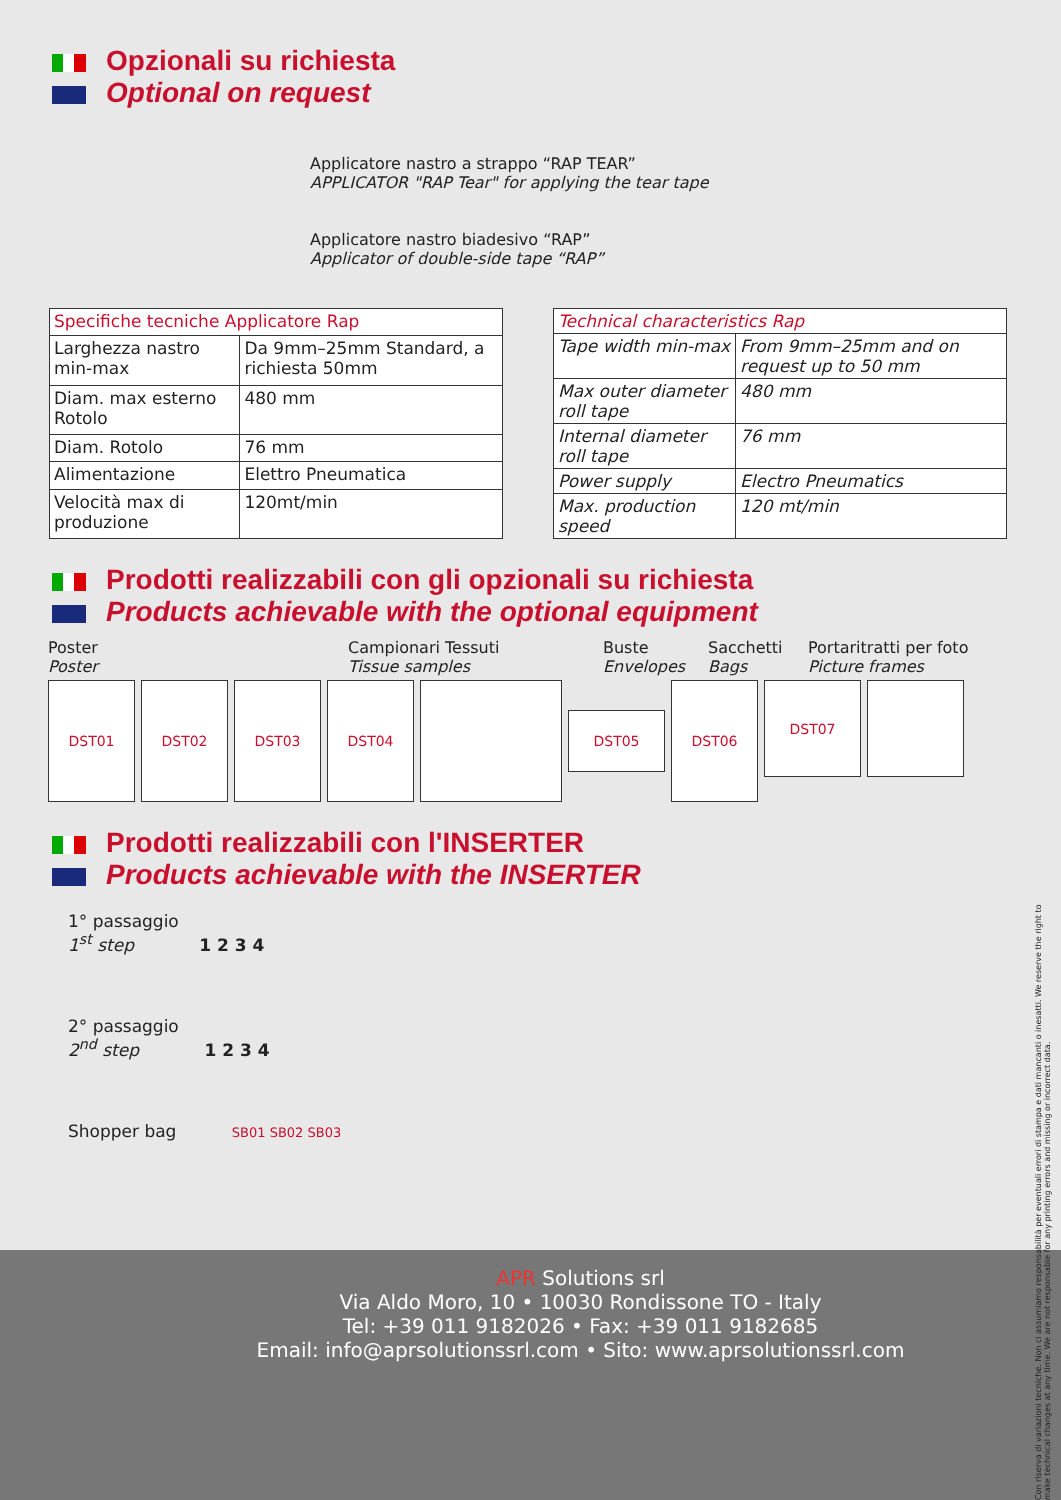Opzionali su richiesta
Optional on request
Applicatore nastro a strappo “RAP TEAR”
APPLICATOR "RAP Tear" for applying the tear tape
Applicatore nastro biadesivo “RAP”
Applicator of double-side tape “RAP”
| Specifiche tecniche Applicatore Rap | |
| Larghezza nastro min-max | Da 9mm–25mm Standard, a richiesta 50mm |
| Diam. max esterno Rotolo | 480 mm |
| Diam. Rotolo | 76 mm |
| Alimentazione | Elettro Pneumatica |
| Velocità max di produzione | 120mt/min |
| Technical characteristics Rap | |
| Tape width min-max | From 9mm–25mm and on request up to 50 mm |
| Max outer diameter roll tape | 480 mm |
| Internal diameter roll tape | 76 mm |
| Power supply | Electro Pneumatics |
| Max. production speed | 120 mt/min |
Prodotti realizzabili con gli opzionali su richiesta
Products achievable with the optional equipment
Poster
Poster Campionari Tessuti
Tissue samples Buste
Envelopes Sacchetti
Bags Portaritratti per foto
Picture frames
DST01 DST02 DST03 DST04
DST05
DST06
DST07
Prodotti realizzabili con l'INSERTER
Products achievable with the INSERTER
1° passaggio
1<sup>st</sup> step 1 2 3 4
2° passaggio
2<sup>nd</sup> step 1 2 3 4
Shopper bag SB01 SB02 SB03
APR Solutions srl
Via Aldo Moro, 10 • 10030 Rondissone TO - Italy
Tel: +39 011 9182026 • Fax: +39 011 9182685
Email: info@aprsolutionssrl.com • Sito: www.aprsolutionssrl.com
Con riserva di variazioni tecniche. Non ci assumiamo responsabilità per eventuali errori di stampa e dati mancanti o inesatti. We reserve the right to make technical changes at any time. We are not responsable for any printing errors and missing or incorrect data.